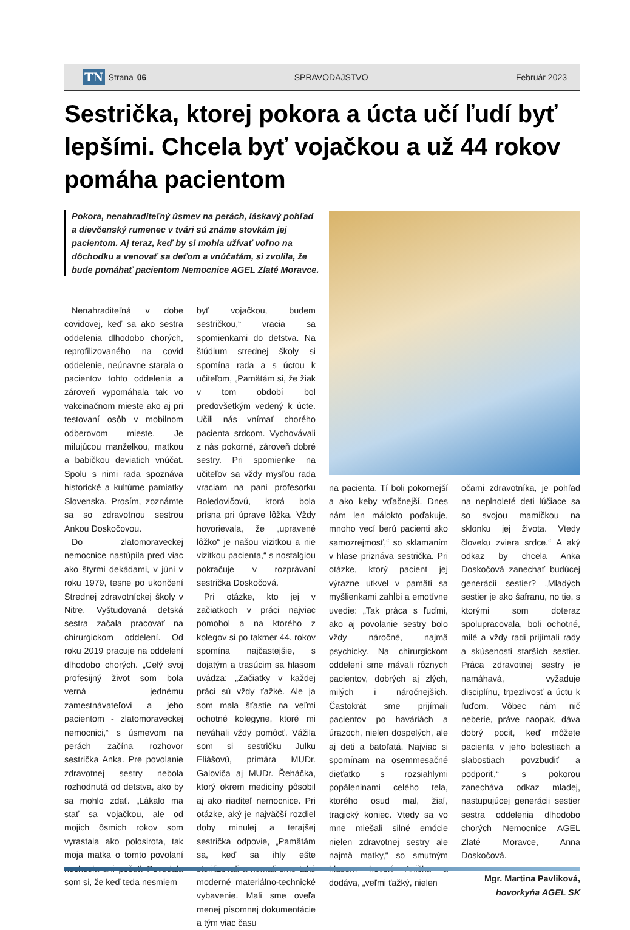TN Strana 06 SPRAVODAJSTVO Február 2023
Sestrička, ktorej pokora a úcta učí ľudí byť lepšími. Chcela byť vojačkou a už 44 rokov pomáha pacientom
Pokora, nenahraditeľný úsmev na perách, láskavý pohľad a dievčenský rumenec v tvári sú známe stovkám jej pacientom. Aj teraz, keď by si mohla užívať voľno na dôchodku a venovať sa deťom a vnúčatám, si zvolila, že bude pomáhať pacientom Nemocnice AGEL Zlaté Moravce.
Nenahraditeľná v dobe covidovej, keď sa ako sestra oddelenia dlhodobo chorých, reprofilizovaného na covid oddelenie, neúnavne starala o pacientov tohto oddelenia a zároveň vypomáhala tak vo vakcinačnom mieste ako aj pri testovaní osôb v mobilnom odberovom mieste. Je milujúcou manželkou, matkou a babičkou deviatich vnúčat. Spolu s nimi rada spoznáva historické a kultúrne pamiatky Slovenska. Prosím, zoznámte sa so zdravotnou sestrou Ankou Doskočovou.
Do zlatomoraveckej nemocnice nastúpila pred viac ako štyrmi dekádami, v júni v roku 1979, tesne po ukončení Strednej zdravotníckej školy v Nitre. Vyštudovaná detská sestra začala pracovať na chirurgickom oddelení. Od roku 2019 pracuje na oddelení dlhodobo chorých. „Celý svoj profesijný život som bola verná jednému zamestnávateľovi a jeho pacientom - zlatomoraveckej nemocnici,“ s úsmevom na perách začína rozhovor sestrička Anka. Pre povolanie zdravotnej sestry nebola rozhodnutá od detstva, ako by sa mohlo zdať. „Lákalo ma stať sa vojačkou, ale od mojich ôsmich rokov som vyrastala ako polosirota, tak moja matka o tomto povolaní nechcela ani počuť. Povedala som si, že keď teda nesmiem
byť vojačkou, budem sestričkou,“ vracia sa spomienkami do detstva. Na štúdium strednej školy si spomína rada a s úctou k učiteľom, „Pamätám si, že žiak v tom období bol predovšetkým vedený k úcte. Učili nás vnímať chorého pacienta srdcom. Vychovávali z nás pokorné, zároveň dobré sestry. Pri spomienke na učiteľov sa vždy mysľou rada vraciam na pani profesorku Boledovičovú, ktorá bola prísna pri úprave lôžka. Vždy hovorievala, že „upravené lôžko“ je našou vizitkou a nie vizitkou pacienta,“ s nostalgiou pokračuje v rozprávaní sestrička Doskočová.
Pri otázke, kto jej v začiatkoch v práci najviac pomohol a na ktorého z kolegov si po takmer 44. rokov spomína najčastejšie, s dojatým a trasúcim sa hlasom uvádza: „Začiatky v každej práci sú vždy ťažké. Ale ja som mala šťastie na veľmi ochotné kolegyne, ktoré mi neváhali vždy pomôcť. Vážila som si sestričku Julku Eliášovú, primára MUDr. Galoviča aj MUDr. Řeháčka, ktorý okrem medicíny pôsobil aj ako riaditeľ nemocnice. Pri otázke, aký je najväčší rozdiel doby minulej a terajšej sestrička odpovie, „Pamätám sa, keď sa ihly ešte sterilizovali a nemali sme také moderné materiálno-technické vybavenie. Mali sme oveľa menej písomnej dokumentácie a tým viac času
na pacienta. Tí boli pokornejší a ako keby vďačnejší. Dnes nám len málokto poďakuje, mnoho vecí berú pacienti ako samozrejmosť,“ so sklamaním v hlase priznáva sestrička. Pri otázke, ktorý pacient jej výrazne utkvel v pamäti sa myšlienkami zahĺbi a emotívne uvedie: „Tak práca s ľuďmi, ako aj povolanie sestry bolo vždy náročné, najmä psychicky. Na chirurgickom oddelení sme mávali rôznych pacientov, dobrých aj zlých, milých i náročnejších. Častokrát sme prijímali pacientov po haváriách a úrazoch, nielen dospelých, ale aj deti a batoľatá. Najviac si spomínam na osemmesačné dieťatko s rozsiahlymi popáleninami celého tela, ktorého osud mal, žiaľ, tragický koniec. Vtedy sa vo mne miešali silné emócie nielen zdravotnej sestry ale najmä matky,“ so smutným hlasom hovorí Anička a dodáva, „veľmi ťažký, nielen
očami zdravotníka, je pohľad na neplnoleté deti lúčiace sa so svojou mamičkou na sklonku jej života. Vtedy človeku zviera srdce.“ A aký odkaz by chcela Anka Doskočová zanechať budúcej generácii sestier? „Mladých sestier je ako šafranu, no tie, s ktorými som doteraz spolupracovala, boli ochotné, milé a vždy radi prijímali rady a skúsenosti starších sestier. Práca zdravotnej sestry je namáhavá, vyžaduje disciplínu, trpezlivosť a úctu k ľuďom. Vôbec nám nič neberie, práve naopak, dáva dobrý pocit, keď môžete pacienta v jeho bolestiach a slabostiach povzbudiť a podporiť,“ s pokorou zanecháva odkaz mladej, nastupujúcej generácii sestier sestra oddelenia dlhodobo chorých Nemocnice AGEL Zlaté Moravce, Anna Doskočová.
Mgr. Martina Pavliková,
hovorkyňa AGEL SK